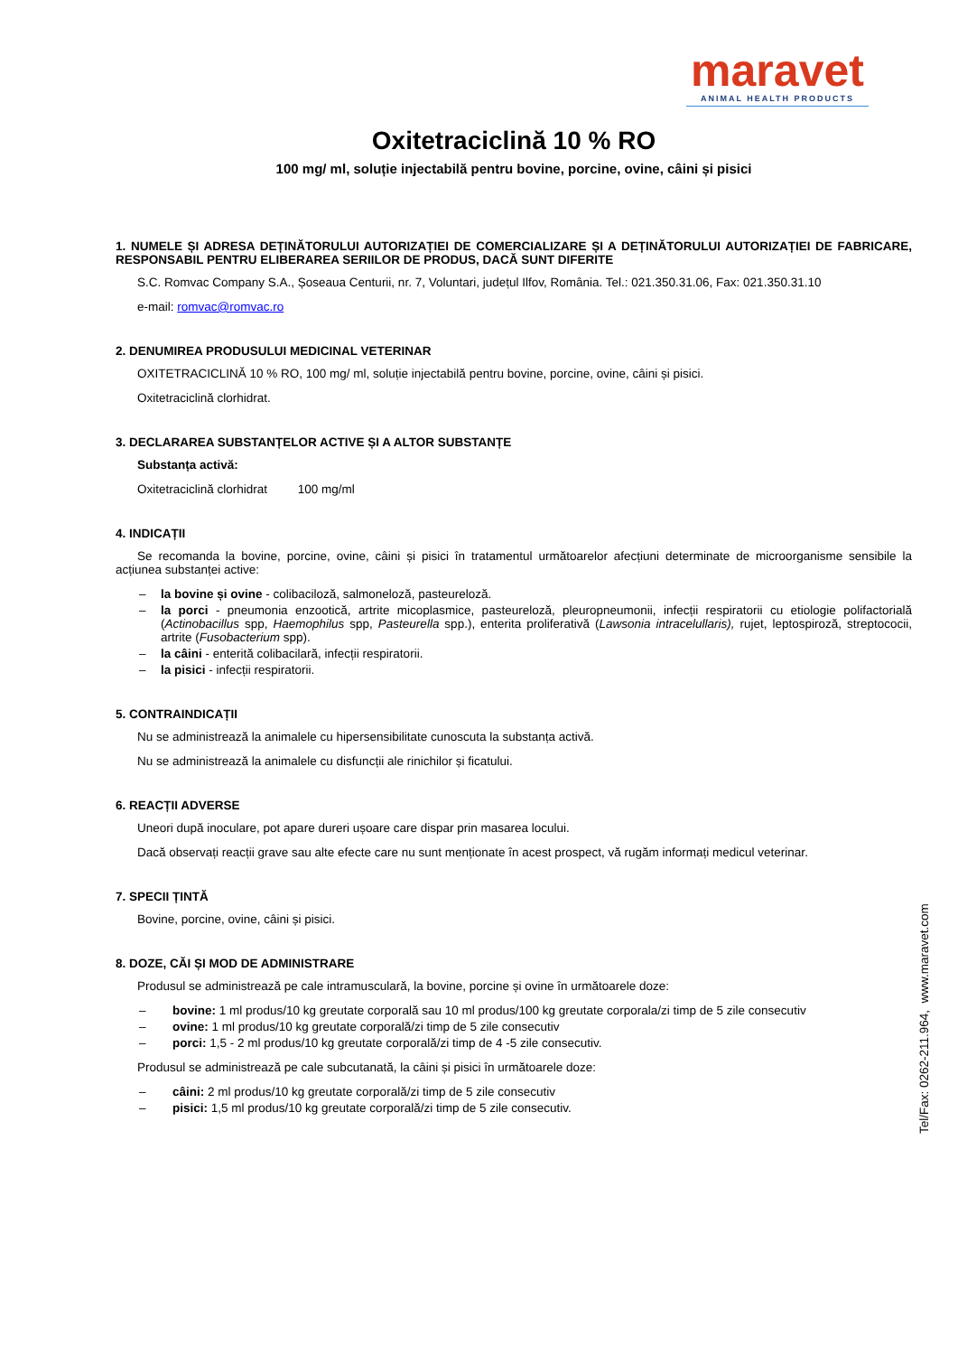maravet
ANIMAL HEALTH PRODUCTS
Oxitetraciclină 10 % RO
100 mg/ ml, soluție injectabilă pentru bovine, porcine, ovine, câini și pisici
1. NUMELE ȘI ADRESA DEȚINĂTORULUI AUTORIZAȚIEI DE COMERCIALIZARE ȘI A DEȚINĂTORULUI AUTORIZAȚIEI DE FABRICARE, RESPONSABIL PENTRU ELIBERAREA SERIILOR DE PRODUS, DACĂ SUNT DIFERITE
S.C. Romvac Company S.A., Șoseaua Centurii, nr. 7, Voluntari, județul Ilfov, România. Tel.: 021.350.31.06, Fax: 021.350.31.10
e-mail: romvac@romvac.ro
2. DENUMIREA PRODUSULUI MEDICINAL VETERINAR
OXITETRACICLINĂ 10 % RO, 100 mg/ ml, soluție injectabilă pentru bovine, porcine, ovine, câini și pisici.
Oxitetraciclină clorhidrat.
3. DECLARAREA SUBSTANȚELOR ACTIVE ȘI A ALTOR SUBSTANȚE
Substanța activă:
Oxitetraciclină clorhidrat 100 mg/ml
4. INDICAȚII
Se recomanda la bovine, porcine, ovine, câini și pisici în tratamentul următoarelor afecțiuni determinate de microorganisme sensibile la acțiunea substanței active:
– la bovine și ovine - colibaciloză, salmoneloză, pasteureloză.
– la porci - pneumonia enzootică, artrite micoplasmice, pasteureloză, pleuropneumonii, infecții respiratorii cu etiologie polifactorială (Actinobacillus spp, Haemophilus spp, Pasteurella spp.), enterita proliferativă (Lawsonia intracelullaris), rujet, leptospiroză, streptococii, artrite (Fusobacterium spp).
– la câini - enterită colibacilară, infecții respiratorii.
– la pisici - infecții respiratorii.
5. CONTRAINDICAȚII
Nu se administrează la animalele cu hipersensibilitate cunoscuta la substanța activă.
Nu se administrează la animalele cu disfuncții ale rinichilor și ficatului.
6. REACȚII ADVERSE
Uneori după inoculare, pot apare dureri ușoare care dispar prin masarea locului.
Dacă observați reacții grave sau alte efecte care nu sunt menționate în acest prospect, vă rugăm informați medicul veterinar.
7. SPECII ȚINTĂ
Bovine, porcine, ovine, câini și pisici.
8. DOZE, CĂI ȘI MOD DE ADMINISTRARE
Produsul se administrează pe cale intramusculară, la bovine, porcine și ovine în următoarele doze:
– bovine: 1 ml produs/10 kg greutate corporală sau 10 ml produs/100 kg greutate corporala/zi timp de 5 zile consecutiv
– ovine: 1 ml produs/10 kg greutate corporală/zi timp de 5 zile consecutiv
– porci: 1,5 - 2 ml produs/10 kg greutate corporală/zi timp de 4 -5 zile consecutiv.
Produsul se administrează pe cale subcutanată, la câini și pisici în următoarele doze:
– câini: 2 ml produs/10 kg greutate corporală/zi timp de 5 zile consecutiv
– pisici: 1,5 ml produs/10 kg greutate corporală/zi timp de 5 zile consecutiv.
Tel/Fax: 0262-211.964, www.maravet.com